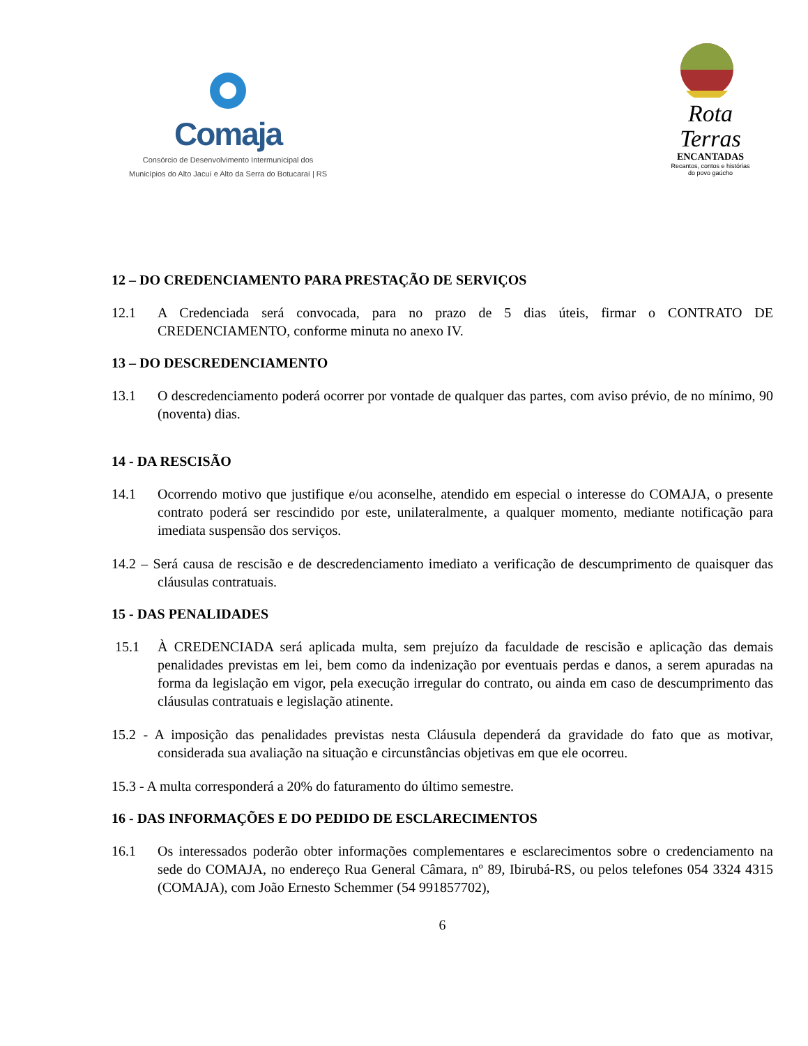Comaja
Consórcio de Desenvolvimento Intermunicipal dos
Municípios do Alto Jacuí e Alto da Serra do Botucaraí | RS
Rota
Terras
ENCANTADAS
Recantos, contos e histórias do povo gaúcho
12 – DO CREDENCIAMENTO PARA PRESTAÇÃO DE SERVIÇOS
12.1 A Credenciada será convocada, para no prazo de 5 dias úteis, firmar o CONTRATO DE CREDENCIAMENTO, conforme minuta no anexo IV.
13 – DO DESCREDENCIAMENTO
13.1 O descredenciamento poderá ocorrer por vontade de qualquer das partes, com aviso prévio, de no mínimo, 90 (noventa) dias.
14 - DA RESCISÃO
14.1 Ocorrendo motivo que justifique e/ou aconselhe, atendido em especial o interesse do COMAJA, o presente contrato poderá ser rescindido por este, unilateralmente, a qualquer momento, mediante notificação para imediata suspensão dos serviços.
14.2 – Será causa de rescisão e de descredenciamento imediato a verificação de descumprimento de quaisquer das cláusulas contratuais.
15 - DAS PENALIDADES
15.1 À CREDENCIADA será aplicada multa, sem prejuízo da faculdade de rescisão e aplicação das demais penalidades previstas em lei, bem como da indenização por eventuais perdas e danos, a serem apuradas na forma da legislação em vigor, pela execução irregular do contrato, ou ainda em caso de descumprimento das cláusulas contratuais e legislação atinente.
15.2 - A imposição das penalidades previstas nesta Cláusula dependerá da gravidade do fato que as motivar, considerada sua avaliação na situação e circunstâncias objetivas em que ele ocorreu.
15.3 - A multa corresponderá a 20% do faturamento do último semestre.
16 - DAS INFORMAÇÕES E DO PEDIDO DE ESCLARECIMENTOS
16.1 Os interessados poderão obter informações complementares e esclarecimentos sobre o credenciamento na sede do COMAJA, no endereço Rua General Câmara, nº 89, Ibirubá-RS, ou pelos telefones 054 3324 4315 (COMAJA), com João Ernesto Schemmer (54 991857702),
6